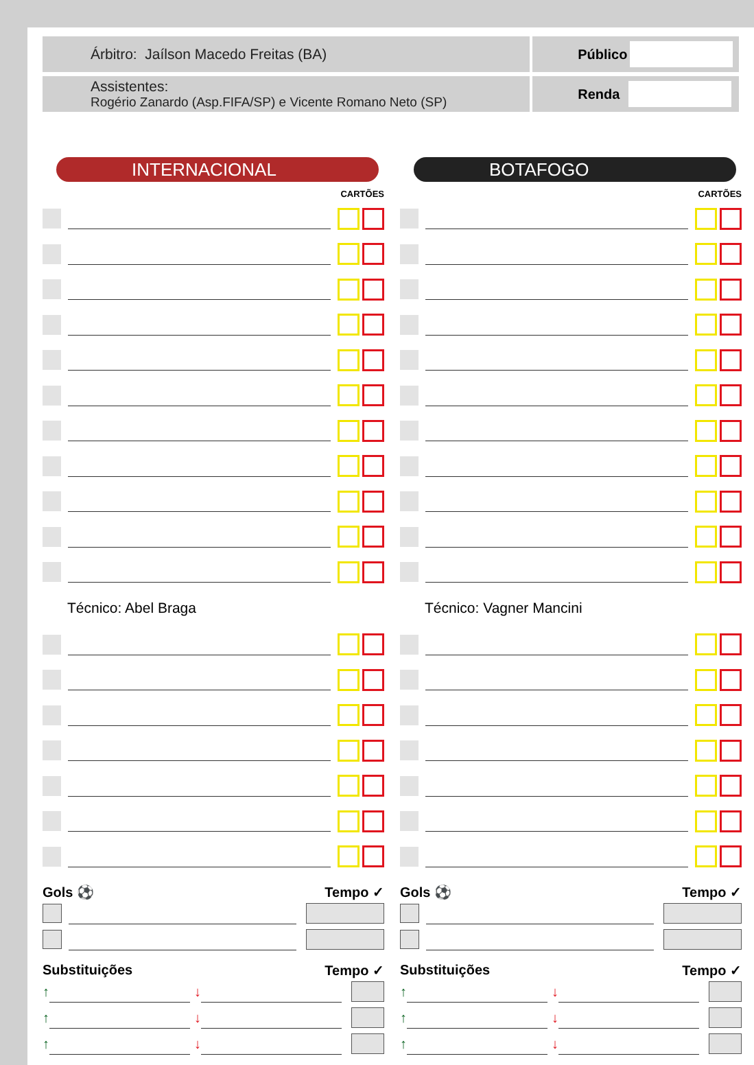Árbitro: Jaílson Macedo Freitas (BA)
Assistentes:
Rogério Zanardo (Asp.FIFA/SP) e Vicente Romano Neto (SP)
Público
Renda
INTERNACIONAL
CARTÕES
Técnico: Abel Braga
Gols ⚽ Tempo ✓
Substituições Tempo ✓
↑ ↓
↑ ↓
↑ ↓
BOTAFOGO
CARTÕES
Técnico: Vagner Mancini
Gols ⚽ Tempo ✓
Substituições Tempo ✓
↑ ↓
↑ ↓
↑ ↓